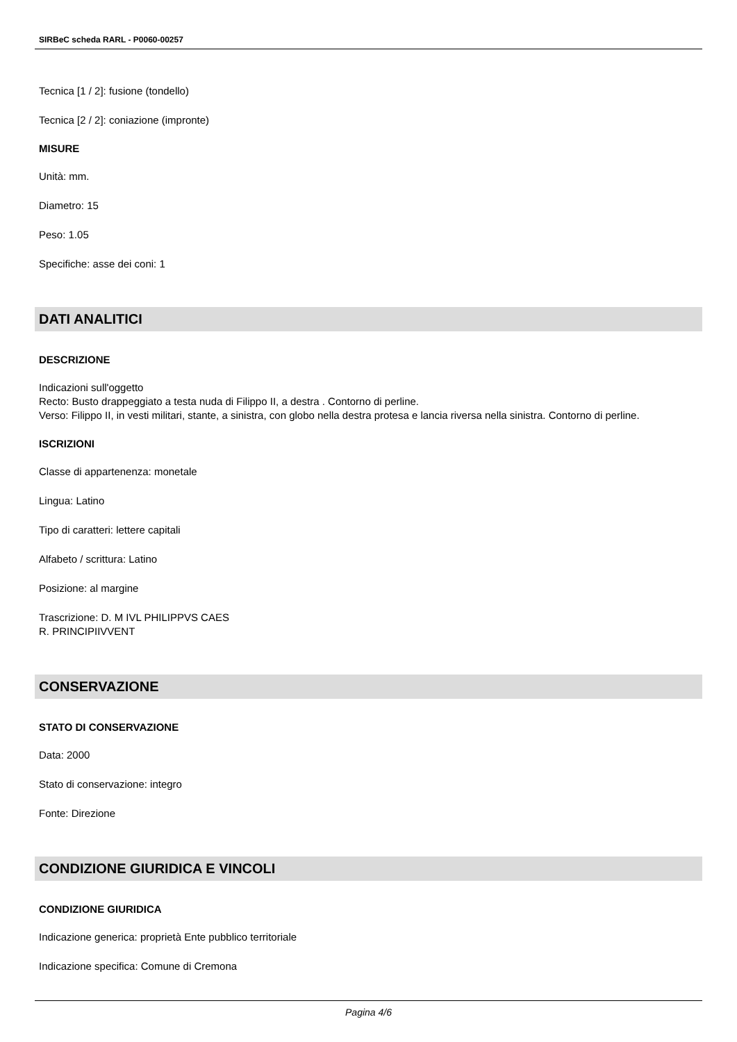SIRBeC scheda RARL - P0060-00257
Tecnica [1 / 2]: fusione (tondello)
Tecnica [2 / 2]: coniazione (impronte)
MISURE
Unità: mm.
Diametro: 15
Peso: 1.05
Specifiche: asse dei coni: 1
DATI ANALITICI
DESCRIZIONE
Indicazioni sull'oggetto
Recto: Busto drappeggiato a testa nuda di Filippo II, a destra . Contorno di perline.
Verso: Filippo II, in vesti militari, stante, a sinistra, con globo nella destra protesa e lancia riversa nella sinistra. Contorno di perline.
ISCRIZIONI
Classe di appartenenza: monetale
Lingua: Latino
Tipo di caratteri: lettere capitali
Alfabeto / scrittura: Latino
Posizione: al margine
Trascrizione: D. M IVL PHILIPPVS CAES
R. PRINCIPIIVVENT
CONSERVAZIONE
STATO DI CONSERVAZIONE
Data: 2000
Stato di conservazione: integro
Fonte: Direzione
CONDIZIONE GIURIDICA E VINCOLI
CONDIZIONE GIURIDICA
Indicazione generica: proprietà Ente pubblico territoriale
Indicazione specifica: Comune di Cremona
Pagina 4/6